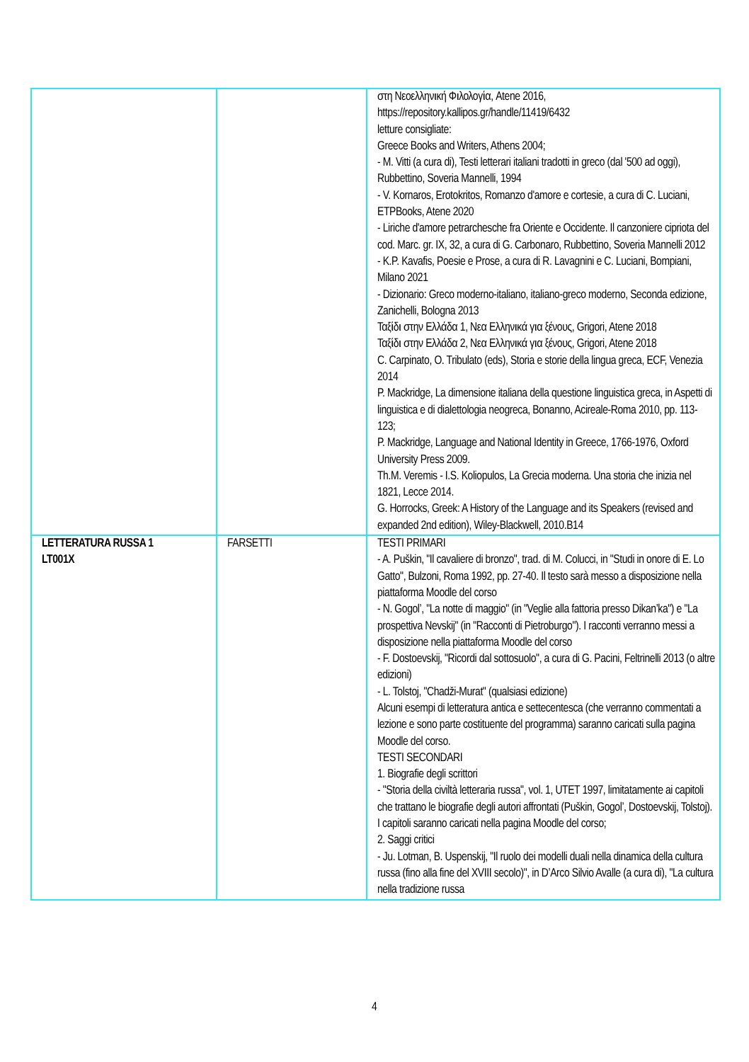| | | στη Νεοελληνική Φιλολογία, Atene 2016, https://repository.kallipos.gr/handle/11419/6432 letture consigliate: Greece Books and Writers, Athens 2004; - M. Vitti (a cura di), Testi letterari italiani tradotti in greco (dal '500 ad oggi), Rubbettino, Soveria Mannelli, 1994 - V. Kornaros, Erotokritos, Romanzo d'amore e cortesie, a cura di C. Luciani, ETPBooks, Atene 2020 - Liriche d'amore petrarchesche fra Oriente e Occidente. Il canzoniere cipriota del cod. Marc. gr. IX, 32, a cura di G. Carbonaro, Rubbettino, Soveria Mannelli 2012 - K.P. Kavafis, Poesie e Prose, a cura di R. Lavagnini e C. Luciani, Bompiani, Milano 2021 - Dizionario: Greco moderno-italiano, italiano-greco moderno, Seconda edizione, Zanichelli, Bologna 2013 Ταξίδι στην Ελλάδα 1, Νεα Ελληνικά για ξένους, Grigori, Atene 2018 Ταξίδι στην Ελλάδα 2, Νεα Ελληνικά για ξένους, Grigori, Atene 2018 C. Carpinato, O. Tribulato (eds), Storia e storie della lingua greca, ECF, Venezia 2014 P. Mackridge, La dimensione italiana della questione linguistica greca, in Aspetti di linguistica e di dialettologia neogreca, Bonanno, Acireale-Roma 2010, pp. 113-123; P. Mackridge, Language and National Identity in Greece, 1766-1976, Oxford University Press 2009. Th.M. Veremis - I.S. Koliopulos, La Grecia moderna. Una storia che inizia nel 1821, Lecce 2014. G. Horrocks, Greek: A History of the Language and its Speakers (revised and expanded 2nd edition), Wiley-Blackwell, 2010.B14 |
| LETTERATURA RUSSA 1 LT001X | FARSETTI | TESTI PRIMARI - A. Puškin, "Il cavaliere di bronzo", trad. di M. Colucci, in "Studi in onore di E. Lo Gatto", Bulzoni, Roma 1992, pp. 27-40. Il testo sarà messo a disposizione nella piattaforma Moodle del corso - N. Gogol’, "La notte di maggio" (in "Veglie alla fattoria presso Dikan’ka") e "La prospettiva Nevskij" (in "Racconti di Pietroburgo"). I racconti verranno messi a disposizione nella piattaforma Moodle del corso - F. Dostoevskij, "Ricordi dal sottosuolo", a cura di G. Pacini, Feltrinelli 2013 (o altre edizioni) - L. Tolstoj, "Chadži-Murat" (qualsiasi edizione) Alcuni esempi di letteratura antica e settecentesca (che verranno commentati a lezione e sono parte costituente del programma) saranno caricati sulla pagina Moodle del corso. TESTI SECONDARI 1. Biografie degli scrittori - "Storia della civiltà letteraria russa", vol. 1, UTET 1997, limitatamente ai capitoli che trattano le biografie degli autori affrontati (Puškin, Gogol’, Dostoevskij, Tolstoj). I capitoli saranno caricati nella pagina Moodle del corso; 2. Saggi critici - Ju. Lotman, B. Uspenskij, "Il ruolo dei modelli duali nella dinamica della cultura russa (fino alla fine del XVIII secolo)", in D’Arco Silvio Avalle (a cura di), "La cultura nella tradizione russa |
4